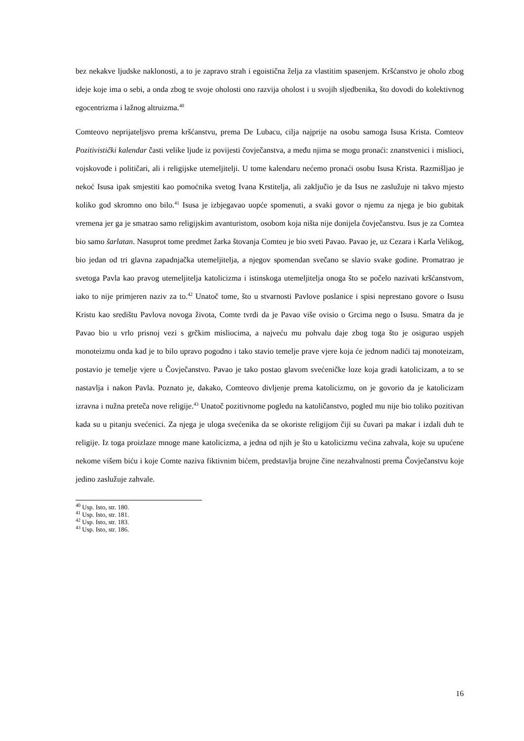bez nekakve ljudske naklonosti, a to je zapravo strah i egoistična želja za vlastitim spasenjem. Kršćanstvo je oholo zbog ideje koje ima o sebi, a onda zbog te svoje oholosti ono razvija oholost i u svojih sljedbenika, što dovodi do kolektivnog egocentrizma i lažnog altruizma.<sup>40</sup>
Comteovo neprijateljsvo prema kršćanstvu, prema De Lubacu, cilja najprije na osobu samoga Isusa Krista. Comteov Pozitivistički kalendar časti velike ljude iz povijesti čovječanstva, a među njima se mogu pronaći: znanstvenici i mislioci, vojskovođe i političari, ali i religijske utemeljitelji. U tome kalendaru nećemo pronaći osobu Isusa Krista. Razmišljao je nekoć Isusa ipak smjestiti kao pomoćnika svetog Ivana Krstitelja, ali zaključio je da Isus ne zaslužuje ni takvo mjesto koliko god skromno ono bilo.<sup>41</sup> Isusa je izbjegavao uopće spomenuti, a svaki govor o njemu za njega je bio gubitak vremena jer ga je smatrao samo religijskim avanturistom, osobom koja ništa nije donijela čovječanstvu. Isus je za Comtea bio samo šarlatan. Nasuprot tome predmet žarka štovanja Comteu je bio sveti Pavao. Pavao je, uz Cezara i Karla Velikog, bio jedan od tri glavna zapadnjačka utemeljitelja, a njegov spomendan svečano se slavio svake godine. Promatrao je svetoga Pavla kao pravog utemeljitelja katolicizma i istinskoga utemeljitelja onoga što se počelo nazivati kršćanstvom, iako to nije primjeren naziv za to.<sup>42</sup> Unatoč tome, što u stvarnosti Pavlove poslanice i spisi neprestano govore o Isusu Kristu kao središtu Pavlova novoga života, Comte tvrdi da je Pavao više ovisio o Grcima nego o Isusu. Smatra da je Pavao bio u vrlo prisnoj vezi s grčkim misliocima, a najveću mu pohvalu daje zbog toga što je osigurao uspjeh monoteizmu onda kad je to bilo upravo pogodno i tako stavio temelje prave vjere koja će jednom nadići taj monoteizam, postavio je temelje vjere u Čovječanstvo. Pavao je tako postao glavom svećeničke loze koja gradi katolicizam, a to se nastavlja i nakon Pavla. Poznato je, dakako, Comteovo divljenje prema katolicizmu, on je govorio da je katolicizam izravna i nužna preteča nove religije.<sup>43</sup> Unatoč pozitivnome pogledu na katoličanstvo, pogled mu nije bio toliko pozitivan kada su u pitanju svećenici. Za njega je uloga svećenika da se okoriste religijom čiji su čuvari pa makar i izdali duh te religije. Iz toga proizlaze mnoge mane katolicizma, a jedna od njih je što u katolicizmu većina zahvala, koje su upućene nekome višem biću i koje Comte naziva fiktivnim bićem, predstavlja brojne čine nezahvalnosti prema Čovječanstvu koje jedino zaslužuje zahvale.
<sup>40</sup> Usp. Isto, str. 180.
<sup>41</sup> Usp. Isto, str. 181.
<sup>42</sup> Usp. Isto, str. 183.
<sup>43</sup> Usp. Isto, str. 186.
16